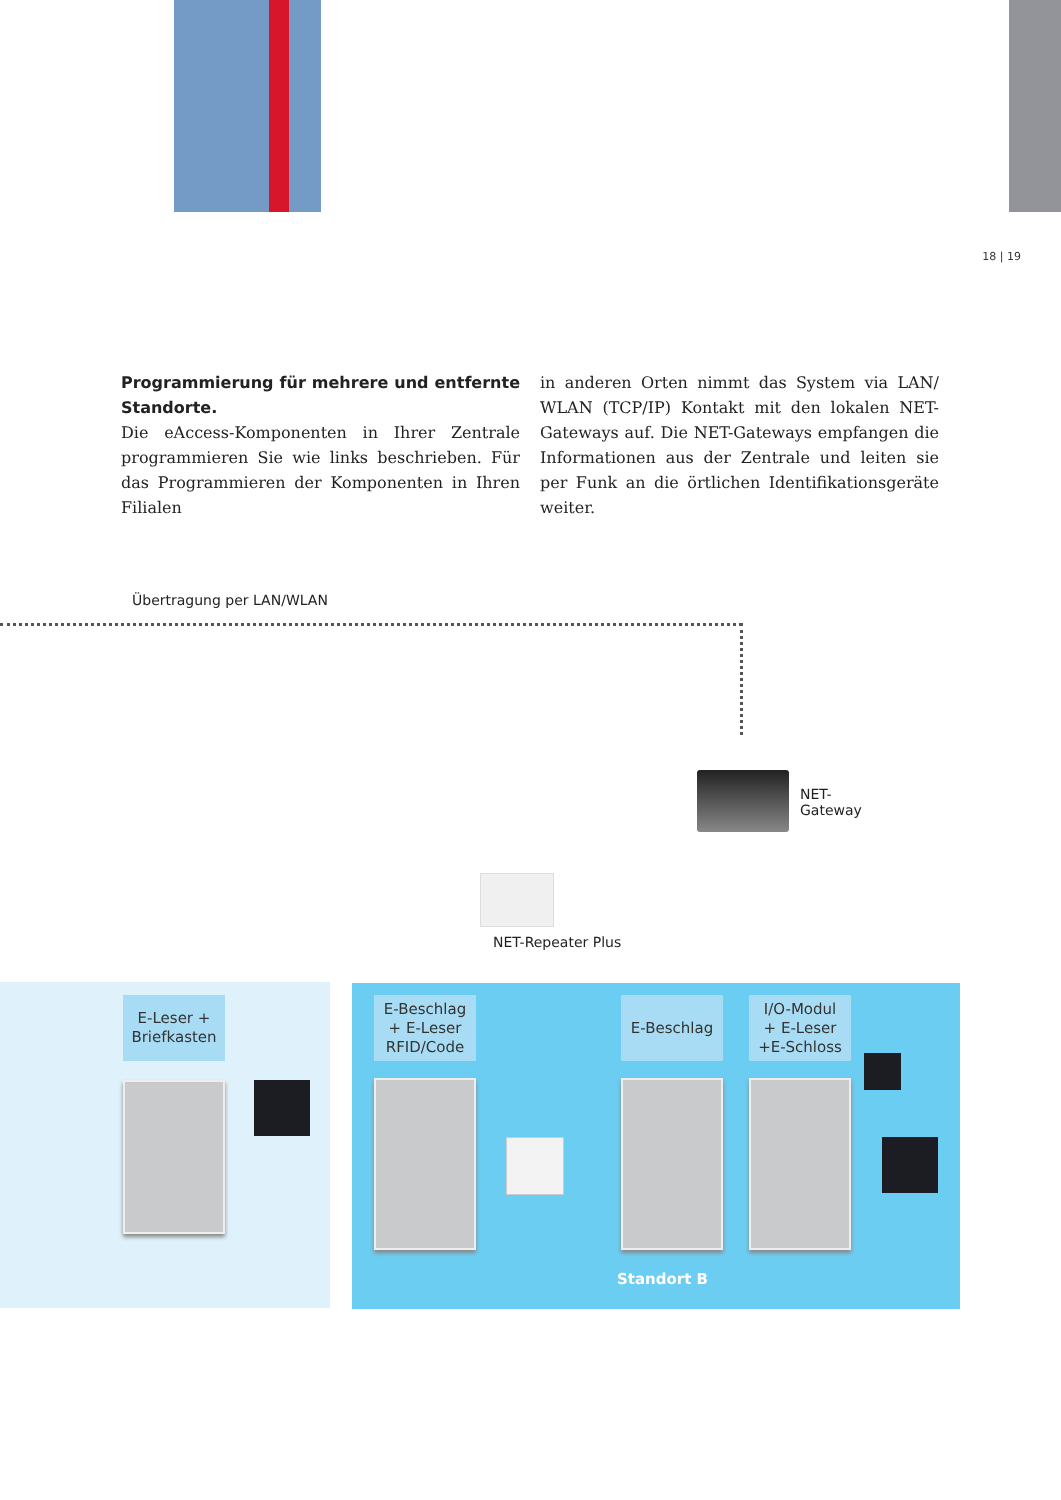18 | 19
Programmierung für mehrere und entfernte Standorte.
Die eAccess-Komponenten in Ihrer Zentrale programmieren Sie wie links beschrieben. Für das Programmieren der Komponenten in Ihren Filialen
in anderen Orten nimmt das System via LAN/ WLAN (TCP/IP) Kontakt mit den lokalen NET-Gateways auf. Die NET-Gateways empfangen die Informationen aus der Zentrale und leiten sie per Funk an die örtlichen Identifikationsgeräte weiter.
Übertragung per LAN/WLAN
NET-
Gateway
NET-Repeater Plus
E-Leser +
Briefkasten
E-Beschlag
+ E-Leser
RFID/Code
E-Beschlag
I/O-Modul
+ E-Leser
+E-Schloss
Standort B